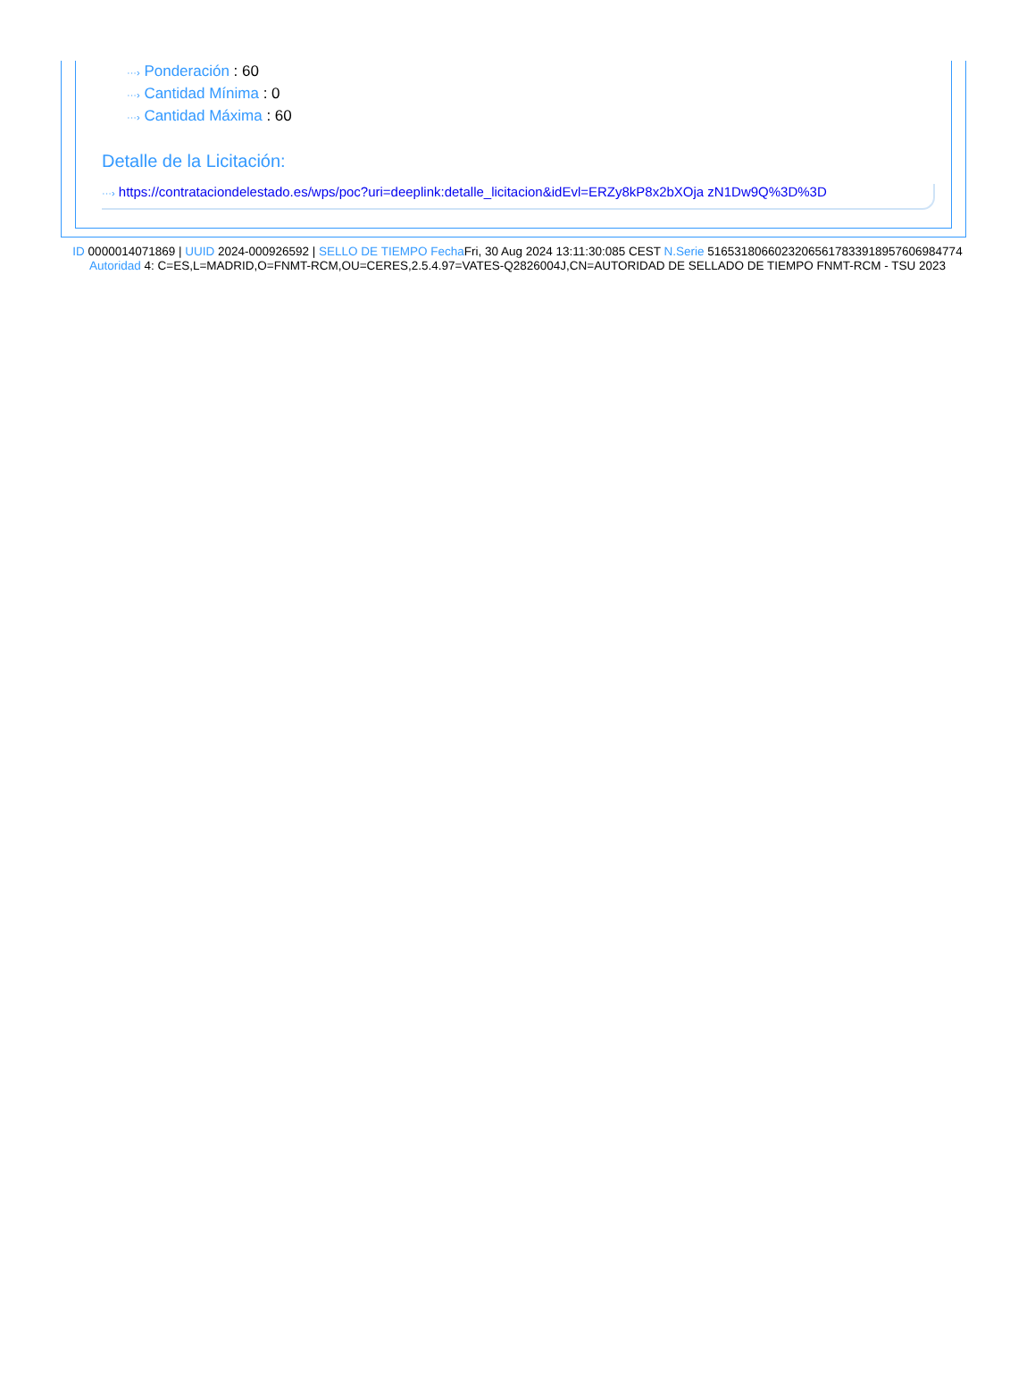···› Ponderación : 60
···› Cantidad Mínima : 0
···› Cantidad Máxima : 60
Detalle de la Licitación:
···› https://contrataciondelestado.es/wps/poc?uri=deeplink:detalle_licitacion&idEvl=ERZy8kP8x2bXOja zN1Dw9Q%3D%3D
ID 0000014071869 | UUID 2024-000926592 | SELLO DE TIEMPO Fecha Fri, 30 Aug 2024 13:11:30:085 CEST N.Serie 516531806602320656178339189576069847​74 Autoridad 4: C=ES,L=MADRID,O=FNMT-RCM,OU=CERES,2.5.4.97=VATES-Q2826004J,CN=AUTORIDAD DE SELLADO DE TIEMPO FNMT-RCM - TSU 2023